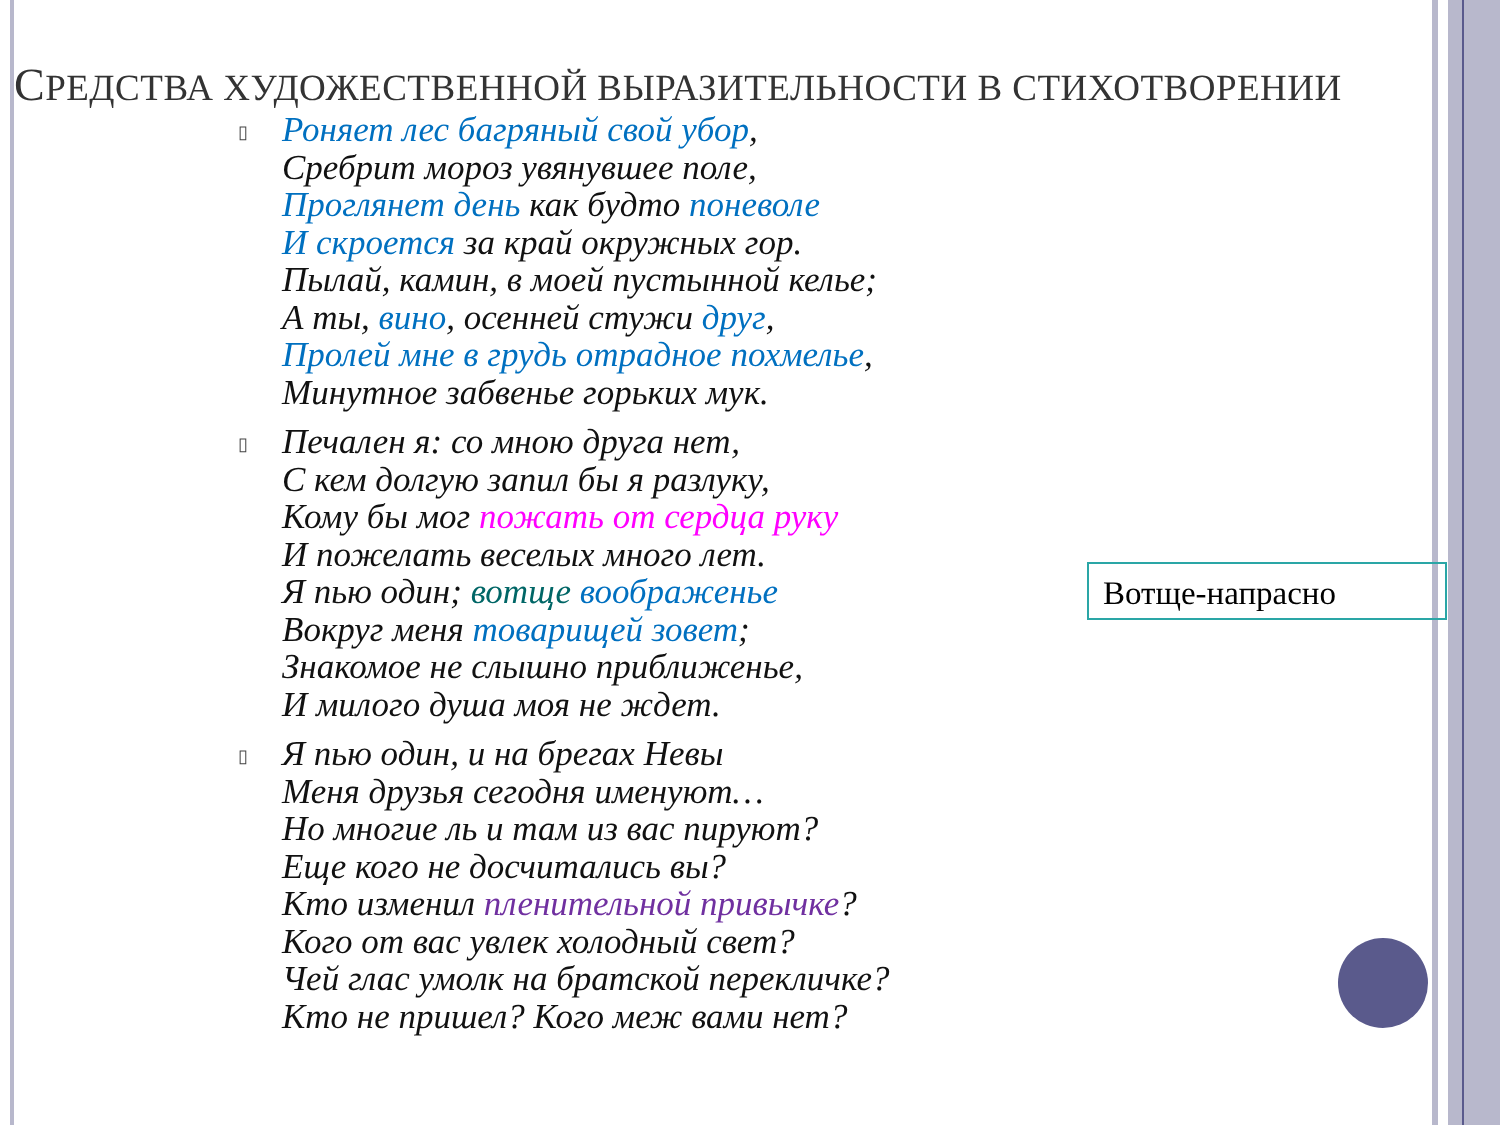СРЕДСТВА ХУДОЖЕСТВЕННОЙ ВЫРАЗИТЕЛЬНОСТИ В СТИХОТВОРЕНИИ
▯ Роняет лес багряный свой убор,
Сребрит мороз увянувшее поле,
Проглянет день как будто поневоле
И скроется за край окружных гор.
Пылай, камин, в моей пустынной келье;
А ты, вино, осенней стужи друг,
Пролей мне в грудь отрадное похмелье,
Минутное забвенье горьких мук.
▯ Печален я: со мною друга нет,
С кем долгую запил бы я разлуку,
Кому бы мог пожать от сердца руку
И пожелать веселых много лет.
Я пью один; вотще воображенье
Вокруг меня товарищей зовет;
Знакомое не слышно приближенье,
И милого душа моя не ждет.
▯ Я пью один, и на брегах Невы
Меня друзья сегодня именуют…
Но многие ль и там из вас пируют?
Еще кого не досчитались вы?
Кто изменил пленительной привычке?
Кого от вас увлек холодный свет?
Чей глас умолк на братской перекличке?
Кто не пришел? Кого меж вами нет?
Вотще-напрасно